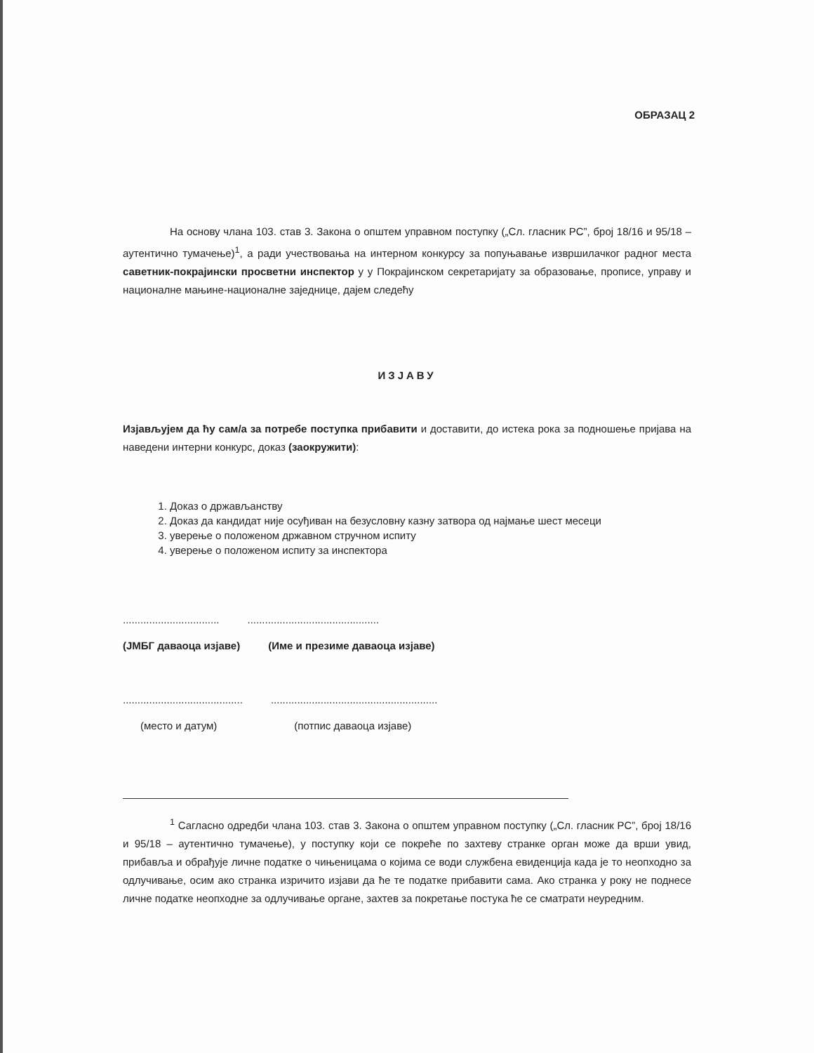ОБРАЗАЦ 2
На основу члана 103. став 3. Закона о општем управном поступку („Сл. гласник РС”, број 18/16 и 95/18 – аутентично тумачење)<sup>1</sup>, а ради учествовања на интерном конкурсу за попуњавање извршилачког радног места саветник-покрајински просветни инспектор у у Покрајинском секретаријату за образовање, прописе, управу и националне мањине-националне заједнице, дајем следећу
ИЗЈАВУ
Изјављујем да ћу сам/а за потребе поступка прибавити и доставити, до истека рока за подношење пријава на наведени интерни конкурс, доказ (заокружити):
1. Доказ о држављанству
2. Доказ да кандидат није осуђиван на безусловну казну затвора од најмање шест месеци
3. уверење о положеном државном стручном испиту
4. уверење о положеном испиту за инспектора
..............................................................................
(ЈМБГ даваоца изјаве) (Име и презиме даваоца изјаве)
..................................................................................................
(место и датум) (потпис даваоца изјаве)
<sup>1</sup> Сагласно одредби члана 103. став 3. Закона о општем управном поступку („Сл. гласник РС”, број 18/16 и 95/18 – аутентично тумачење), у поступку који се покреће по захтеву странке орган може да врши увид, прибавља и обрађује личне податке о чињеницама о којима се води службена евиденција када је то неопходно за одлучивање, осим ако странка изричито изјави да ће те податке прибавити сама. Ако странка у року не поднесе личне податке неопходне за одлучивање органе, захтев за покретање постука ће се сматрати неуредним.